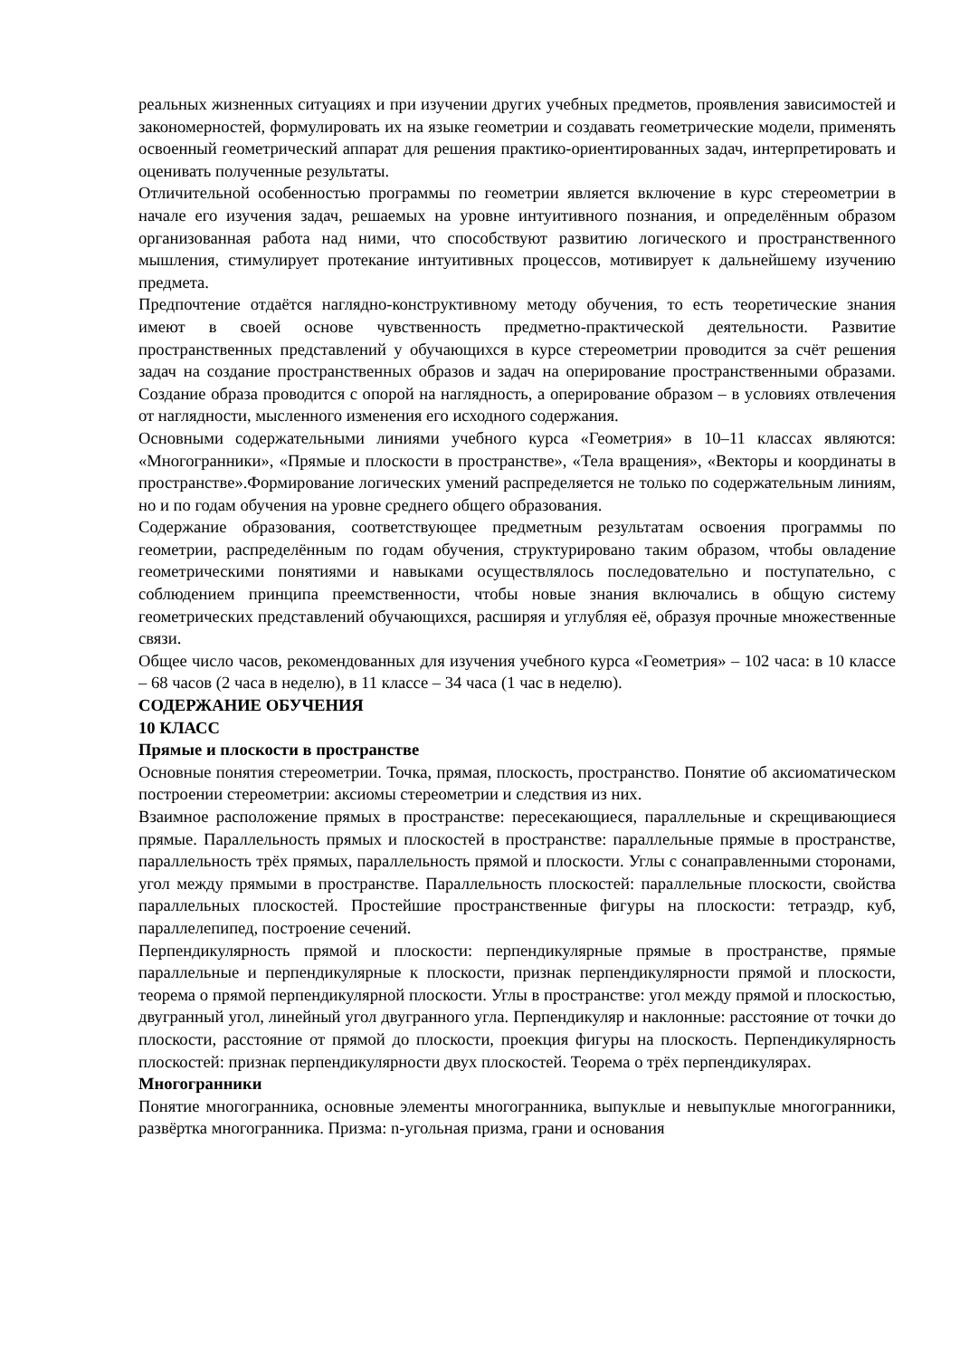реальных жизненных ситуациях и при изучении других учебных предметов, проявления зависимостей и закономерностей, формулировать их на языке геометрии и создавать геометрические модели, применять освоенный геометрический аппарат для решения практико-ориентированных задач, интерпретировать и оценивать полученные результаты.
Отличительной особенностью программы по геометрии является включение в курс стереометрии в начале его изучения задач, решаемых на уровне интуитивного познания, и определённым образом организованная работа над ними, что способствуют развитию логического и пространственного мышления, стимулирует протекание интуитивных процессов, мотивирует к дальнейшему изучению предмета.
Предпочтение отдаётся наглядно-конструктивному методу обучения, то есть теоретические знания имеют в своей основе чувственность предметно-практической деятельности. Развитие пространственных представлений у обучающихся в курсе стереометрии проводится за счёт решения задач на создание пространственных образов и задач на оперирование пространственными образами. Создание образа проводится с опорой на наглядность, а оперирование образом – в условиях отвлечения от наглядности, мысленного изменения его исходного содержания.
Основными содержательными линиями учебного курса «Геометрия» в 10–11 классах являются: «Многогранники», «Прямые и плоскости в пространстве», «Тела вращения», «Векторы и координаты в пространстве».Формирование логических умений распределяется не только по содержательным линиям, но и по годам обучения на уровне среднего общего образования.
Содержание образования, соответствующее предметным результатам освоения программы по геометрии, распределённым по годам обучения, структурировано таким образом, чтобы овладение геометрическими понятиями и навыками осуществлялось последовательно и поступательно, с соблюдением принципа преемственности, чтобы новые знания включались в общую систему геометрических представлений обучающихся, расширяя и углубляя её, образуя прочные множественные связи.
Общее число часов, рекомендованных для изучения учебного курса «Геометрия» – 102 часа: в 10 классе – 68 часов (2 часа в неделю), в 11 классе – 34 часа (1 час в неделю).
СОДЕРЖАНИЕ ОБУЧЕНИЯ
10 КЛАСС
Прямые и плоскости в пространстве
Основные понятия стереометрии. Точка, прямая, плоскость, пространство. Понятие об аксиоматическом построении стереометрии: аксиомы стереометрии и следствия из них.
Взаимное расположение прямых в пространстве: пересекающиеся, параллельные и скрещивающиеся прямые. Параллельность прямых и плоскостей в пространстве: параллельные прямые в пространстве, параллельность трёх прямых, параллельность прямой и плоскости. Углы с сонаправленными сторонами, угол между прямыми в пространстве. Параллельность плоскостей: параллельные плоскости, свойства параллельных плоскостей. Простейшие пространственные фигуры на плоскости: тетраэдр, куб, параллелепипед, построение сечений.
Перпендикулярность прямой и плоскости: перпендикулярные прямые в пространстве, прямые параллельные и перпендикулярные к плоскости, признак перпендикулярности прямой и плоскости, теорема о прямой перпендикулярной плоскости. Углы в пространстве: угол между прямой и плоскостью, двугранный угол, линейный угол двугранного угла. Перпендикуляр и наклонные: расстояние от точки до плоскости, расстояние от прямой до плоскости, проекция фигуры на плоскость. Перпендикулярность плоскостей: признак перпендикулярности двух плоскостей. Теорема о трёх перпендикулярах.
Многогранники
Понятие многогранника, основные элементы многогранника, выпуклые и невыпуклые многогранники, развёртка многогранника. Призма: n-угольная призма, грани и основания